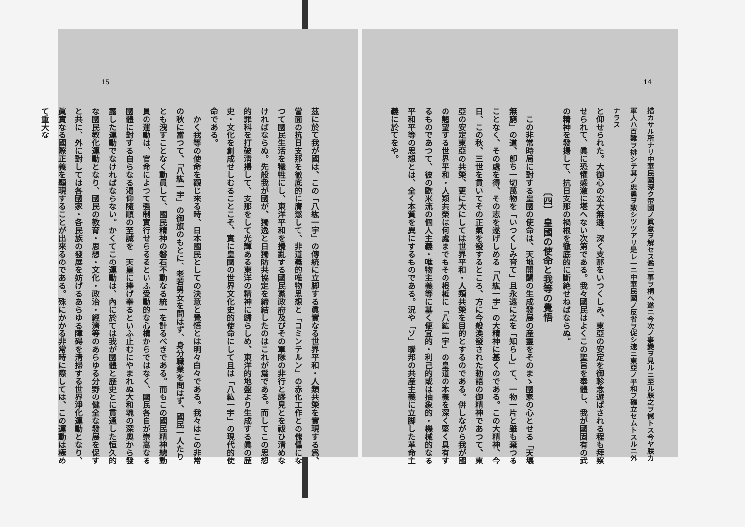14
措カサル所ナリ中華民國深ク帝國ノ眞意ヲ解セス濫ニ事ヲ構ヘ遂ニ今次ノ事變ヲ見ルニ至ル朕之ヲ憾トス今ヤ朕カ軍人ハ百難ヲ排シテ其ノ忠勇ヲ致シツツアリ是レ一ニ中華民國ノ反省ヲ促シ速ニ東亞ノ平和ヲ確立セムトスルニ外ナラス
と仰せられた。大御心の宏大無邊、深く支那をいつくしみ、東亞の安定を御軫念遊ばされる程も拜察せられて、眞に恐懼感激に堪へない次第である。我々國民はよくこの聖旨を奉體し、我が國固有の武の精神を發揚して、抗日支那の禍根を徹底的に斷絶せねばならぬ。
〔四〕 皇國の使命と我等の覺悟
この非常時局に對する皇國の使命は、天地開闢の生成發展の産靈をそのまゝ國家の心とせる「天壤無窮」の道、卽ち一切萬物を「いつくしみ育て」且永遠に之を「知らし」て、一物一片と雖も棄つることなく、その處を得、その志を遂げしめる「八紘一宇」の大精神に基くのである。この大精神、今日、この秋、三世を貫いてその正氣を發するところ、方に今般渙發された勅語の御精神であつて、東亞の安定東亞の共榮、更に大にしては世界平和・人類共榮を目的とするのである。併しながら我が國の翹望する世界平和・人類共榮は何處までもその根柢に「八紘一宇」の皇道の本義を深く堅く具有するものであつて、彼の歐米流の個人主義・唯物主義等に基く便宜的・利己的或は抽象的・機械的なる平和平等の思想とは、全く本質を異にするものである。況や「ソ」聯邦の共産主義に立脚した革命主義に於てをや。
15
茲に於て我が國は、この「八紘一宇」の傳統に立脚する眞實なる世界平和・人類共榮を實現する爲、當面の抗日支那を徹底的に膺懲して、非道義的唯物思想と「コミンテルン」の赤化工作との傀儡になつて國民生活を犧牲にし、東洋平和を攪亂する國民黨政府及びその軍隊の非行と謬見とを祓ひ清めなければならぬ。先般我が國が、獨逸と日獨防共協定を締結したのはこれが爲である。而してこの思想的罪科を打破淸掃して、支那をして光輝ある東洋の精神に歸らしめ、東洋的地盤より生成する眞の歴史・文化を創成せしむることこそ、實に皇國の世界文化史的使命にして且は「八紘一宇」の現代的使命である。
かく我等の使命を觀じ來る時、日本國民としての決意と覺悟とは明々白々である。我々はこの非常の秋に當つて、「八紘一宇」の御旗のもとに、老若男女を問はず、身分職業を問はず、國民一人たりとも洩すことなく動員して、國民精神の磐石不動なる統一を計るべきである。而もこの國民精神總動員の運動は、官命によつて强制實行せらるるといふ受動的な心構からではなく、國民各自が崇高なる國體に對する自らなる渇仰隨順の至誠を　天皇に捧げ奉るといふ止むにやまれぬ大和魂の深奧から發露した運動でなければならない。かくてこの運動は、內に於ては我が國體と歷史とに貫通した恒久的な國民教化運動となり、國民の教育・思想・文化・政治・經濟等のあらゆる分野の健全な發展を促すと共に、外に對しては各國家・各民族の發展を妨げるあらゆる障碍を淸掃する世界淨化運動となり、眞實なる國際正義を顯現することが出來るのである。殊にかかる非常時に際しては、この運動は極めて重大な